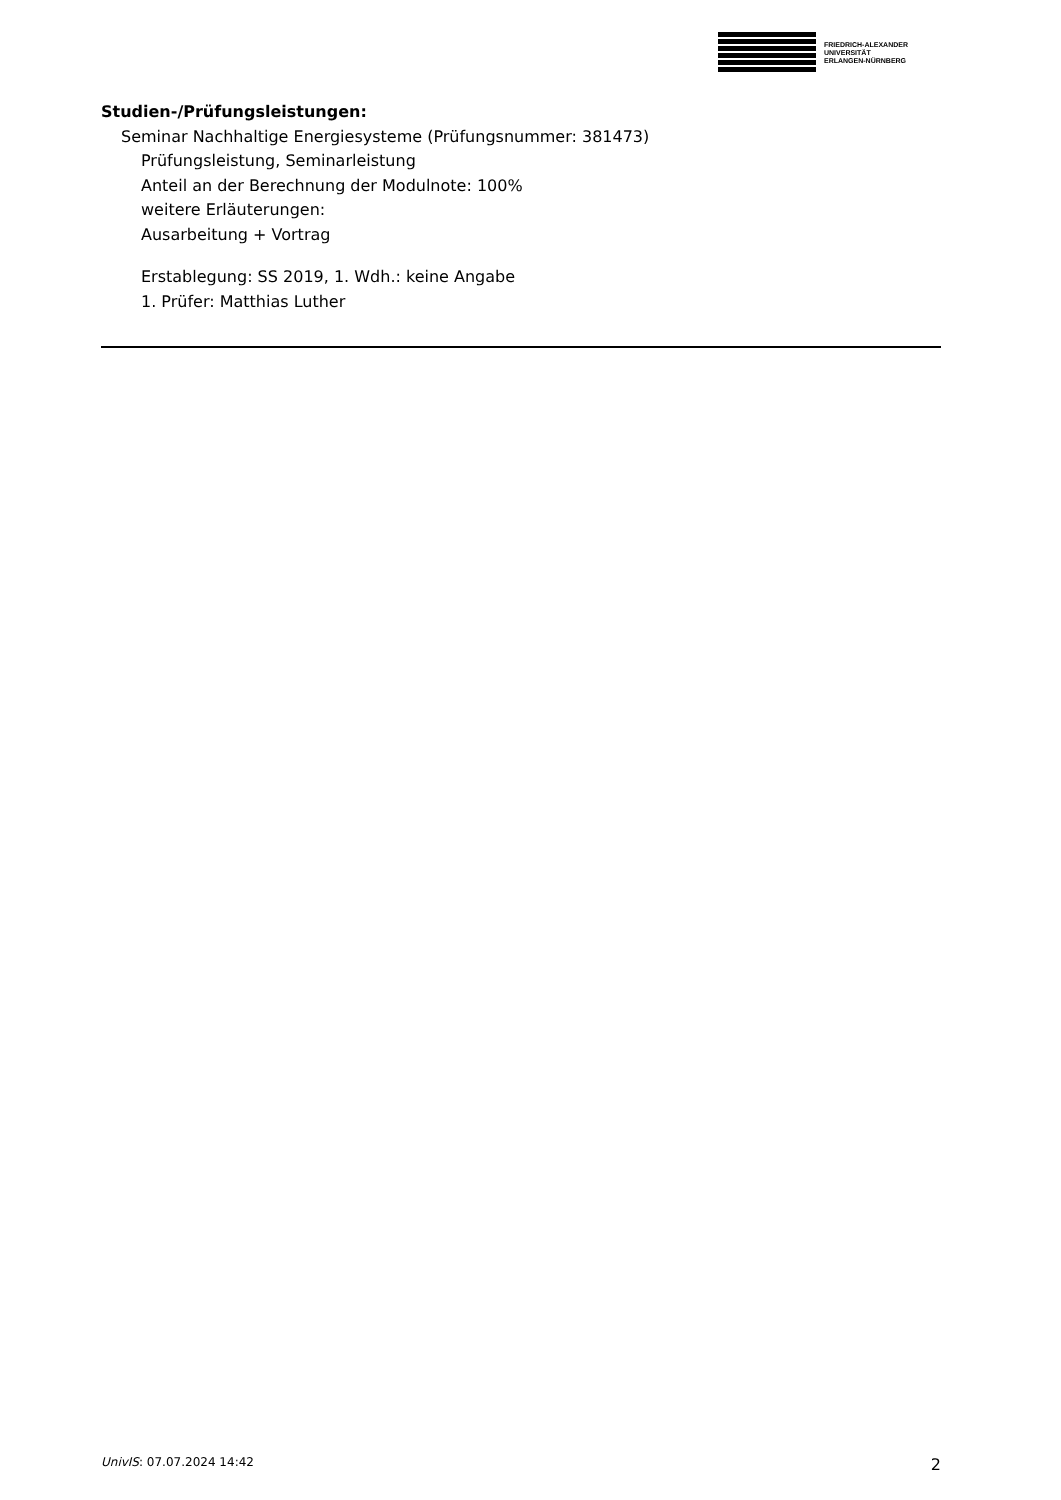FRIEDRICH-ALEXANDER
UNIVERSITÄT
ERLANGEN-NÜRNBERG
Studien-/Prüfungsleistungen:
Seminar Nachhaltige Energiesysteme (Prüfungsnummer: 381473)
Prüfungsleistung, Seminarleistung
Anteil an der Berechnung der Modulnote: 100%
weitere Erläuterungen:
Ausarbeitung + Vortrag
Erstablegung: SS 2019, 1. Wdh.: keine Angabe
1. Prüfer: Matthias Luther
UnivIS: 07.07.2024 14:42 2